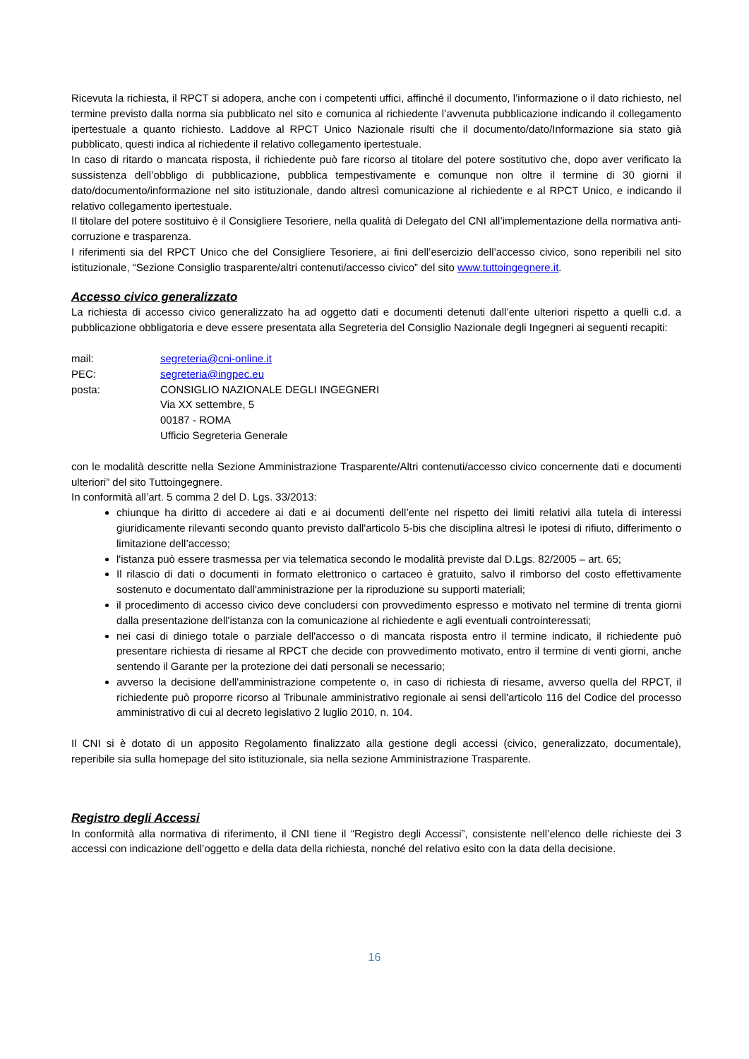Ricevuta la richiesta, il RPCT si adopera, anche con i competenti uffici, affinché il documento, l’informazione o il dato richiesto, nel termine previsto dalla norma sia pubblicato nel sito e comunica al richiedente l’avvenuta pubblicazione indicando il collegamento ipertestuale a quanto richiesto. Laddove al RPCT Unico Nazionale risulti che il documento/dato/Informazione sia stato già pubblicato, questi indica al richiedente il relativo collegamento ipertestuale.
In caso di ritardo o mancata risposta, il richiedente può fare ricorso al titolare del potere sostitutivo che, dopo aver verificato la sussistenza dell’obbligo di pubblicazione, pubblica tempestivamente e comunque non oltre il termine di 30 giorni il dato/documento/informazione nel sito istituzionale, dando altresì comunicazione al richiedente e al RPCT Unico, e indicando il relativo collegamento ipertestuale.
Il titolare del potere sostituivo è il Consigliere Tesoriere, nella qualità di Delegato del CNI all’implementazione della normativa anti-corruzione e trasparenza.
I riferimenti sia del RPCT Unico che del Consigliere Tesoriere, ai fini dell’esercizio dell’accesso civico, sono reperibili nel sito istituzionale, “Sezione Consiglio trasparente/altri contenuti/accesso civico” del sito www.tuttoingegnere.it.
Accesso civico generalizzato
La richiesta di accesso civico generalizzato ha ad oggetto dati e documenti detenuti dall’ente ulteriori rispetto a quelli c.d. a pubblicazione obbligatoria e deve essere presentata alla Segreteria del Consiglio Nazionale degli Ingegneri ai seguenti recapiti:
| mail: | segreteria@cni-online.it |
| PEC: | segreteria@ingpec.eu |
| posta: | CONSIGLIO NAZIONALE DEGLI INGEGNERI Via XX settembre, 5 00187 - ROMA Ufficio Segreteria Generale |
con le modalità descritte nella Sezione Amministrazione Trasparente/Altri contenuti/accesso civico concernente dati e documenti ulteriori” del sito Tuttoingegnere.
In conformità all’art. 5 comma 2 del D. Lgs. 33/2013:
chiunque ha diritto di accedere ai dati e ai documenti dell’ente nel rispetto dei limiti relativi alla tutela di interessi giuridicamente rilevanti secondo quanto previsto dall'articolo 5-bis che disciplina altresì le ipotesi di rifiuto, differimento o limitazione dell’accesso;
l'istanza può essere trasmessa per via telematica secondo le modalità previste dal D.Lgs. 82/2005 – art. 65;
Il rilascio di dati o documenti in formato elettronico o cartaceo è gratuito, salvo il rimborso del costo effettivamente sostenuto e documentato dall'amministrazione per la riproduzione su supporti materiali;
il procedimento di accesso civico deve concludersi con provvedimento espresso e motivato nel termine di trenta giorni dalla presentazione dell'istanza con la comunicazione al richiedente e agli eventuali controinteressati;
nei casi di diniego totale o parziale dell'accesso o di mancata risposta entro il termine indicato, il richiedente può presentare richiesta di riesame al RPCT che decide con provvedimento motivato, entro il termine di venti giorni, anche sentendo il Garante per la protezione dei dati personali se necessario;
avverso la decisione dell'amministrazione competente o, in caso di richiesta di riesame, avverso quella del RPCT, il richiedente può proporre ricorso al Tribunale amministrativo regionale ai sensi dell'articolo 116 del Codice del processo amministrativo di cui al decreto legislativo 2 luglio 2010, n. 104.
Il CNI si è dotato di un apposito Regolamento finalizzato alla gestione degli accessi (civico, generalizzato, documentale), reperibile sia sulla homepage del sito istituzionale, sia nella sezione Amministrazione Trasparente.
Registro degli Accessi
In conformità alla normativa di riferimento, il CNI tiene il “Registro degli Accessi”, consistente nell’elenco delle richieste dei 3 accessi con indicazione dell’oggetto e della data della richiesta, nonché del relativo esito con la data della decisione.
16